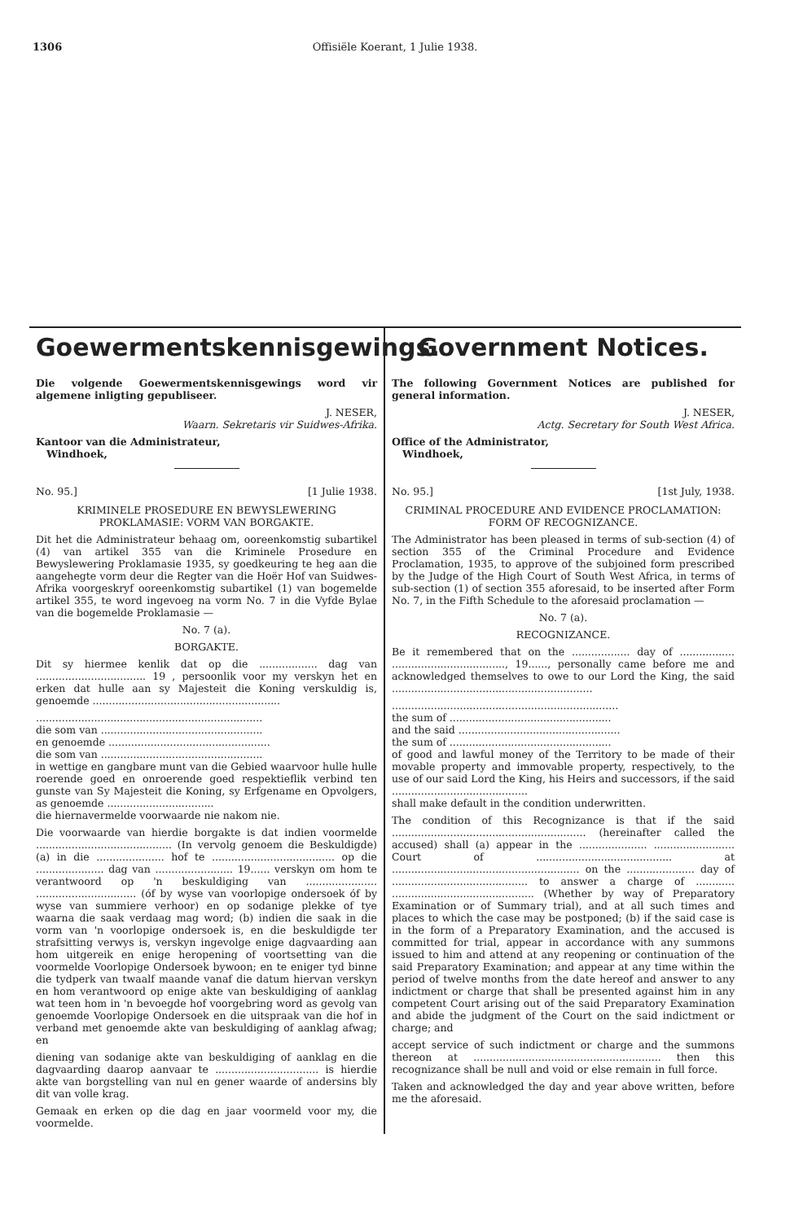1306 Offisiële Koerant, 1 Julie 1938.
Goewermentskennisgewings.
Die volgende Goewermentskennisgewings word vir algemene inligting gepubliseer.
J. NESER,
Waarn. Sekretaris vir Suidwes-Afrika.
Kantoor van die Administrateur,
Windhoek,
No. 95.] [1 Julie 1938.
KRIMINELE PROSEDURE EN BEWYSLEWERING PROKLAMASIE: VORM VAN BORGAKTE.
Dit het die Administrateur behaag om, ooreenkomstig subartikel (4) van artikel 355 van die Kriminele Prosedure en Bewyslewering Proklamasie 1935, sy goedkeuring te heg aan die aangehegte vorm deur die Regter van die Hoër Hof van Suidwes-Afrika voorgeskryf ooreenkomstig subartikel (1) van bogemelde artikel 355, te word ingevoeg na vorm No. 7 in die Vyfde Bylae van die bogemelde Proklamasie —
No. 7 (a).
BORGAKTE.
Dit sy hiermee kenlik dat op die .................. dag van .................................. 19 , persoonlik voor my verskyn het en erken dat hulle aan sy Majesteit die Koning verskuldig is, genoemde ..........................................................
......................................................................
die som van ..................................................
en genoemde ..................................................
die som van ..................................................
in wettige en gangbare munt van die Gebied waarvoor hulle hulle roerende goed en onroerende goed respektieflik verbind ten gunste van Sy Majesteit die Koning, sy Erfgename en Opvolgers, as genoemde .................................
die hiernavermelde voorwaarde nie nakom nie.
Die voorwaarde van hierdie borgakte is dat indien voormelde .......................................... (In vervolg genoem die Beskuldigde) (a) in die ..................... hof te ...................................... op die ..................... dag van ........................ 19...... verskyn om hom te verantwoord op 'n beskuldiging van ...................... ............................... (óf by wyse van voorlopige ondersoek óf by wyse van summiere verhoor) en op sodanige plekke of tye waarna die saak verdaag mag word; (b) indien die saak in die vorm van 'n voorlopige ondersoek is, en die beskuldigde ter strafsitting verwys is, verskyn ingevolge enige dagvaarding aan hom uitgereik en enige heropening of voortsetting van die voormelde Voorlopige Ondersoek bywoon; en te eniger tyd binne die tydperk van twaalf maande vanaf die datum hiervan verskyn en hom verantwoord op enige akte van beskuldiging of aanklag wat teen hom in 'n bevoegde hof voorgebring word as gevolg van genoemde Voorlopige Ondersoek en die uitspraak van die hof in verband met genoemde akte van beskuldiging of aanklag afwag; en
diening van sodanige akte van beskuldiging of aanklag en die dagvaarding daarop aanvaar te ................................ is hierdie akte van borgstelling van nul en gener waarde of andersins bly dit van volle krag.
Gemaak en erken op die dag en jaar voormeld voor my, die voormelde.
Government Notices.
The following Government Notices are published for general information.
J. NESER,
Actg. Secretary for South West Africa.
Office of the Administrator,
Windhoek,
No. 95.] [1st July, 1938.
CRIMINAL PROCEDURE AND EVIDENCE PROCLAMATION: FORM OF RECOGNIZANCE.
The Administrator has been pleased in terms of sub-section (4) of section 355 of the Criminal Procedure and Evidence Proclamation, 1935, to approve of the subjoined form prescribed by the Judge of the High Court of South West Africa, in terms of sub-section (1) of section 355 aforesaid, to be inserted after Form No. 7, in the Fifth Schedule to the aforesaid proclamation —
No. 7 (a).
RECOGNIZANCE.
Be it remembered that on the .................. day of ................. ..................................., 19......, personally came before me and acknowledged themselves to owe to our Lord the King, the said ..............................................................
......................................................................
the sum of ..................................................
and the said ..................................................
the sum of ..................................................
of good and lawful money of the Territory to be made of their movable property and immovable property, respectively, to the use of our said Lord the King, his Heirs and successors, if the said ..........................................
shall make default in the condition underwritten.
The condition of this Recognizance is that if the said ............................................................ (hereinafter called the accused) shall (a) appear in the ..................... ......................... Court of .......................................... at .......................................................... on the ..................... day of .......................................... to answer a charge of ............ ............................................ (Whether by way of Preparatory Examination or of Summary trial), and at all such times and places to which the case may be postponed; (b) if the said case is in the form of a Preparatory Examination, and the accused is committed for trial, appear in accordance with any summons issued to him and attend at any reopening or continuation of the said Preparatory Examination; and appear at any time within the period of twelve months from the date hereof and answer to any indictment or charge that shall be presented against him in any competent Court arising out of the said Preparatory Examination and abide the judgment of the Court on the said indictment or charge; and
accept service of such indictment or charge and the summons thereon at .......................................................... then this recognizance shall be null and void or else remain in full force.
Taken and acknowledged the day and year above written, before me the aforesaid.